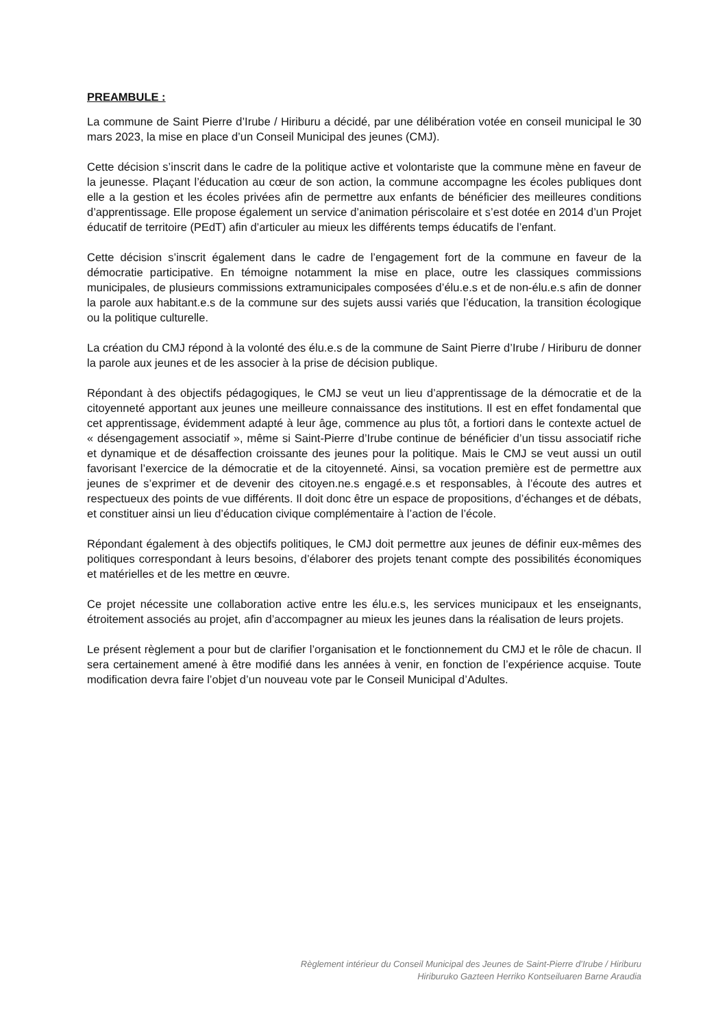PREAMBULE :
La commune de Saint Pierre d’Irube / Hiriburu a décidé, par une délibération votée en conseil municipal le 30 mars 2023, la mise en place d’un Conseil Municipal des jeunes (CMJ).
Cette décision s’inscrit dans le cadre de la politique active et volontariste que la commune mène en faveur de la jeunesse. Plaçant l’éducation au cœur de son action, la commune accompagne les écoles publiques dont elle a la gestion et les écoles privées afin de permettre aux enfants de bénéficier des meilleures conditions d’apprentissage. Elle propose également un service d’animation périscolaire et s’est dotée en 2014 d’un Projet éducatif de territoire (PEdT) afin d’articuler au mieux les différents temps éducatifs de l’enfant.
Cette décision s’inscrit également dans le cadre de l’engagement fort de la commune en faveur de la démocratie participative. En témoigne notamment la mise en place, outre les classiques commissions municipales, de plusieurs commissions extramunicipales composées d’élu.e.s et de non-élu.e.s afin de donner la parole aux habitant.e.s de la commune sur des sujets aussi variés que l’éducation, la transition écologique ou la politique culturelle.
La création du CMJ répond à la volonté des élu.e.s de la commune de Saint Pierre d’Irube / Hiriburu de donner la parole aux jeunes et de les associer à la prise de décision publique.
Répondant à des objectifs pédagogiques, le CMJ se veut un lieu d’apprentissage de la démocratie et de la citoyenneté apportant aux jeunes une meilleure connaissance des institutions. Il est en effet fondamental que cet apprentissage, évidemment adapté à leur âge, commence au plus tôt, a fortiori dans le contexte actuel de « désengagement associatif », même si Saint-Pierre d’Irube continue de bénéficier d’un tissu associatif riche et dynamique et de désaffection croissante des jeunes pour la politique. Mais le CMJ se veut aussi un outil favorisant l’exercice de la démocratie et de la citoyenneté. Ainsi, sa vocation première est de permettre aux jeunes de s’exprimer et de devenir des citoyen.ne.s engagé.e.s et responsables, à l’écoute des autres et respectueux des points de vue différents. Il doit donc être un espace de propositions, d’échanges et de débats, et constituer ainsi un lieu d’éducation civique complémentaire à l’action de l’école.
Répondant également à des objectifs politiques, le CMJ doit permettre aux jeunes de définir eux-mêmes des politiques correspondant à leurs besoins, d’élaborer des projets tenant compte des possibilités économiques et matérielles et de les mettre en œuvre.
Ce projet nécessite une collaboration active entre les élu.e.s, les services municipaux et les enseignants, étroitement associés au projet, afin d’accompagner au mieux les jeunes dans la réalisation de leurs projets.
Le présent règlement a pour but de clarifier l’organisation et le fonctionnement du CMJ et le rôle de chacun. Il sera certainement amené à être modifié dans les années à venir, en fonction de l’expérience acquise. Toute modification devra faire l’objet d’un nouveau vote par le Conseil Municipal d’Adultes.
Règlement intérieur du Conseil Municipal des Jeunes de Saint-Pierre d’Irube / Hiriburu
Hiriburuko Gazteen Herriko Kontseiluaren Barne Araudia